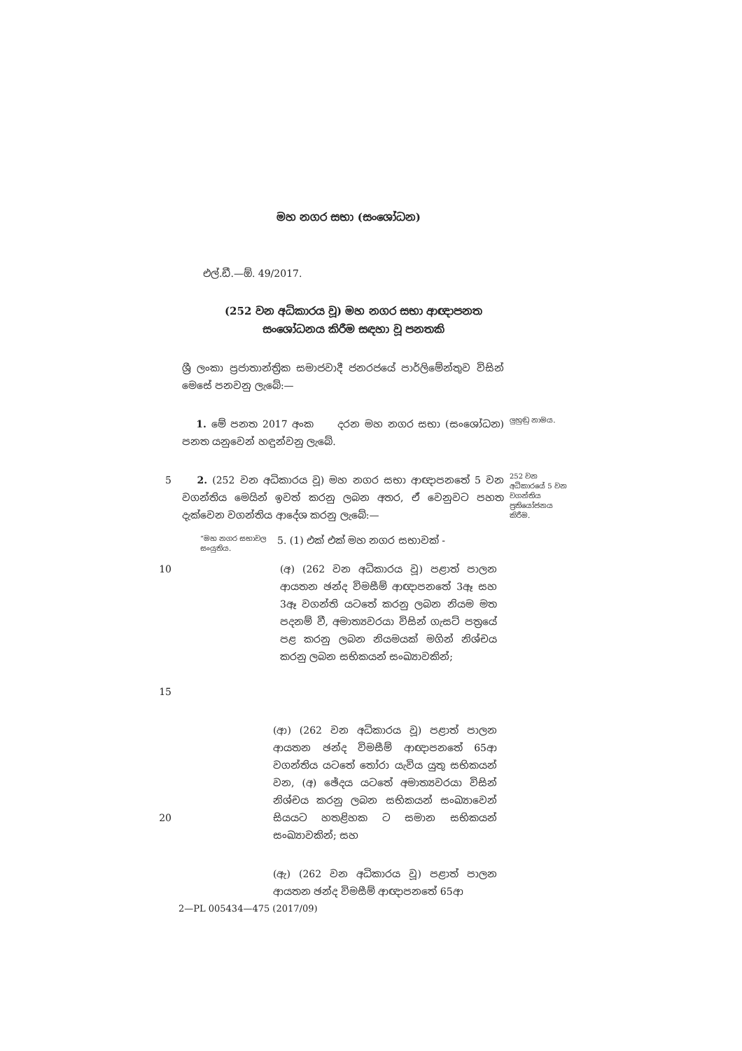මහ නගර සභා (සංශෝධන)
එල්.ඩී.—ඕ. 49/2017.
(252 වන අධිකාරය වූ) මහ නගර සභා ආඥාපනත සංශෝධනය කිරීම සඳහා වූ පනතකි
ශ්‍රී ලංකා ප්‍රජාතාන්ත්‍රික සමාජවාදී ජනරජයේ පාර්ලිමේන්තුව විසින් මෙසේ පනවනු ලැබේ:—
1. මේ පනත 2017 අංක දරන මහ නගර සභා (සංශෝධන) පනත යනුවෙන් හඳුන්වනු ලැබේ.
ලුහුඬු නාමය.
5 2. (252 වන අධිකාරය වූ) මහ නගර සභා ආඥාපනතේ 5 වන වගන්තිය මෙයින් ඉවත් කරනු ලබන අතර, ඒ වෙනුවට පහත දැක්වෙන වගන්තිය ආදේශ කරනු ලැබේ:—
252 වන අධිකාරයේ 5 වන වගන්තිය ප්‍රතියෝජනය කිරීම.
“මහ නගර සභාවල සංයුතිය.
5. (1) එක් එක් මහ නගර සභාවක් -
10
15
(අ) (262 වන අධිකාරය වූ) පළාත් පාලන ආයතන ඡන්ද විමසීම් ආඥාපනතේ 3ඈ සහ 3ඈ වගන්ති යටතේ කරනු ලබන නියම මත පදනම් වී, අමාත්‍යවරයා විසින් ගැසට් පත්‍රයේ පළ කරනු ලබන නියමයක් මගින් නිශ්චය කරනු ලබන සභිකයන් සංඛ්‍යාවකින්;
20 (ආ) (262 වන අධිකාරය වූ) පළාත් පාලන ආයතන ඡන්ද විමසීම් ආඥාපනතේ 65ආ වගන්තිය යටතේ තෝරා යැවිය යුතු සභිකයන් වන, (අ) ඡේදය යටතේ අමාත්‍යවරයා විසින් නිශ්චය කරනු ලබන සභිකයන් සංඛ්‍යාවෙන් සියයට හතළිහක ට සමාන සභිකයන් සංඛ්‍යාවකින්; සහ
(ඇ) (262 වන අධිකාරය වූ) පළාත් පාලන ආයතන ඡන්ද විමසීම් ආඥාපනතේ 65ආ
2—PL 005434—475 (2017/09)